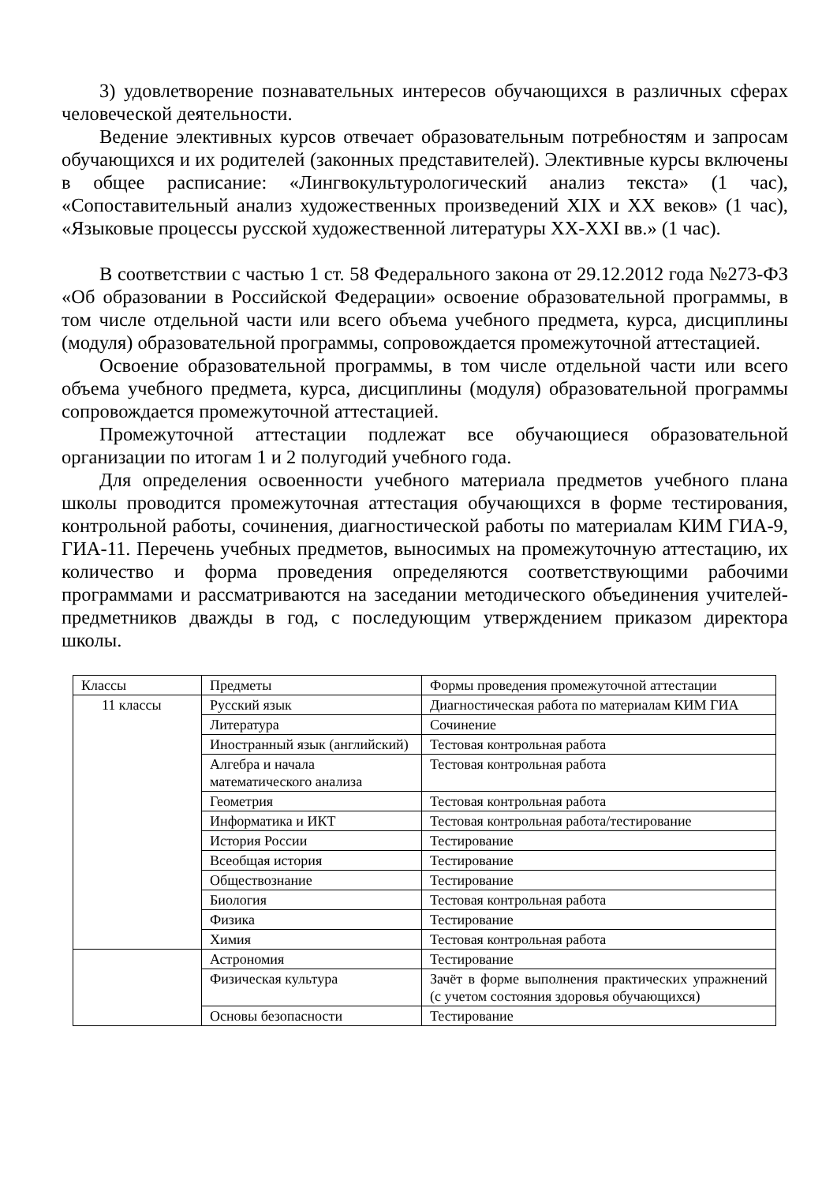3) удовлетворение познавательных интересов обучающихся в различных сферах человеческой деятельности.
Ведение элективных курсов отвечает образовательным потребностям и запросам обучающихся и их родителей (законных представителей). Элективные курсы включены в общее расписание: «Лингвокультурологический анализ текста» (1 час), «Сопоставительный анализ художественных произведений XIX и XX веков» (1 час), «Языковые процессы русской художественной литературы XX-XXI вв.» (1 час).
В соответствии с частью 1 ст. 58 Федерального закона от 29.12.2012 года №273-ФЗ «Об образовании в Российской Федерации» освоение образовательной программы, в том числе отдельной части или всего объема учебного предмета, курса, дисциплины (модуля) образовательной программы, сопровождается промежуточной аттестацией.
Освоение образовательной программы, в том числе отдельной части или всего объема учебного предмета, курса, дисциплины (модуля) образовательной программы сопровождается промежуточной аттестацией.
Промежуточной аттестации подлежат все обучающиеся образовательной организации по итогам 1 и 2 полугодий учебного года.
Для определения освоенности учебного материала предметов учебного плана школы проводится промежуточная аттестация обучающихся в форме тестирования, контрольной работы, сочинения, диагностической работы по материалам КИМ ГИА-9, ГИА-11. Перечень учебных предметов, выносимых на промежуточную аттестацию, их количество и форма проведения определяются соответствующими рабочими программами и рассматриваются на заседании методического объединения учителей-предметников дважды в год, с последующим утверждением приказом директора школы.
| Классы | Предметы | Формы проведения промежуточной аттестации |
| 11 классы | Русский язык | Диагностическая работа по материалам КИМ ГИА |
| | Литература | Сочинение |
| | Иностранный язык (английский) | Тестовая контрольная работа |
| | Алгебра и начала математического анализа | Тестовая контрольная работа |
| | Геометрия | Тестовая контрольная работа |
| | Информатика и ИКТ | Тестовая контрольная работа/тестирование |
| | История России | Тестирование |
| | Всеобщая история | Тестирование |
| | Обществознание | Тестирование |
| | Биология | Тестовая контрольная работа |
| | Физика | Тестирование |
| | Химия | Тестовая контрольная работа |
| | Астрономия | Тестирование |
| | Физическая культура | Зачёт в форме выполнения практических упражнений (с учетом состояния здоровья обучающихся) |
| | Основы безопасности | Тестирование |